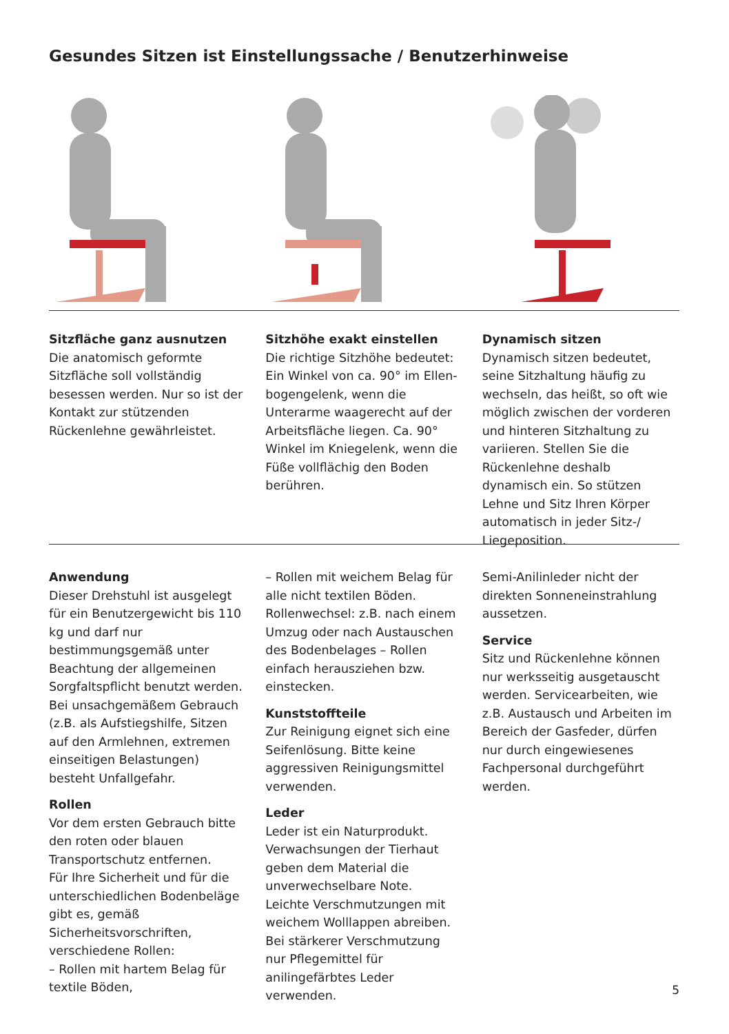Gesundes Sitzen ist Einstellungssache / Benutzerhinweise
Sitzfläche ganz ausnutzen
Die anatomisch geformte Sitzfläche soll vollständig besessen werden. Nur so ist der Kontakt zur stützen­den Rückenlehne gewährleistet.
Sitzhöhe exakt einstellen
Die richtige Sitzhöhe bedeutet: Ein Winkel von ca. 90° im Ellen­bogengelenk, wenn die Unterarme waagerecht auf der Arbeitsfläche liegen. Ca. 90° Winkel im Knie­gelenk, wenn die Füße vollflächig den Boden berühren.
Dynamisch sitzen
Dynamisch sitzen bedeutet, seine Sitzhaltung häufig zu wechseln, das heißt, so oft wie möglich zwischen der vorderen und hinteren Sitzhal­tung zu variieren. Stellen Sie die Rückenlehne deshalb dynamisch ein. So stützen Lehne und Sitz Ihren Körper automatisch in jeder Sitz-/ Liegeposition.
Anwendung
Dieser Drehstuhl ist ausgelegt für ein Benutzergewicht bis 110 kg und darf nur bestimmungsgemäß unter Beachtung der allgemeinen Sorgfaltspflicht benutzt werden. Bei unsachgemäßem Gebrauch (z.B. als Aufstiegshilfe, Sitzen auf den Armlehnen, extremen einseitigen Belastungen) besteht Unfallgefahr.
Rollen
Vor dem ersten Gebrauch bitte den roten oder blauen Transportschutz entfernen.
Für Ihre Sicherheit und für die unterschiedlichen Bodenbeläge gibt es, gemäß Sicherheitsvorschriften, verschiedene Rollen:
– Rollen mit hartem Belag für textile Böden,
– Rollen mit weichem Belag für alle nicht textilen Böden.
Rollenwechsel: z.B. nach einem Umzug oder nach Austauschen des Bodenbelages – Rollen einfach herausziehen bzw. einstecken.
Kunststoffteile
Zur Reinigung eignet sich eine Seifenlösung. Bitte keine aggres­siven Reinigungsmittel verwenden.
Leder
Leder ist ein Naturprodukt. Verwachsungen der Tierhaut geben dem Material die unverwechselbare Note.
Leichte Verschmutzungen mit weichem Wolllappen abreiben.
Bei stärkerer Verschmutzung nur Pflegemittel für anilingefärbtes Leder verwenden.
Semi-Anilinleder nicht der direkten Sonneneinstrahlung aussetzen.
Service
Sitz und Rückenlehne können nur werksseitig ausgetauscht werden. Servicearbeiten, wie z.B. Austausch und Arbeiten im Bereich der Gasfeder, dürfen nur durch eingewiesenes Fachpersonal durchgeführt werden.
5